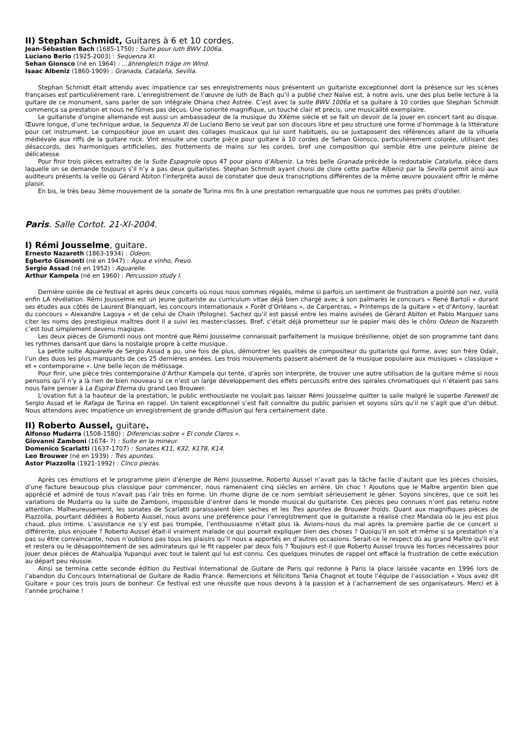II) Stephan Schmidt, Guitares à 6 et 10 cordes.
Jean-Sébastien Bach (1685-1750) : Suite pour luth BWV 1006a.
Luciano Berio (1925-2003) : Sequenza XI.
Sehan Gionsco (né en 1964) : …ährengleich träge im Wind.
Isaac Albeniz (1860-1909) : Granada, Catalaña, Sevilla.
Stephan Schmidt était attendu avec impatience car ses enregistrements nous présentent un guitariste exceptionnel dont la présence sur les scènes françaises est particulièrement rare. L’enregistrement de l’œuvre de luth de Bach qu’il a publié chez Naïve est, à notre avis, une des plus belle lecture à la guitare de ce monument, sans parler de son intégrale Ohana chez Astrée. C’est avec la suite BWV 1006a et sa guitare à 10 cordes que Stephan Schmidt commença sa prestation et nous ne fûmes pas déçus. Une sonorité magnifique, un touché clair et précis, une musicalité exemplaire.
Le guitariste d’origine allemande est aussi un ambassadeur de la musique du XXème siècle et se fait un devoir de la jouer en concert tant au disque. Œuvre longue, d’une technique ardue, la Sequenza XI de Luciano Berio se veut par son discours libre et peu structuré une forme d’hommage à la littérature pour cet instrument. Le compositeur joue en usant des collages musicaux qui lui sont habituels, ou se juxtaposent des références allant de la vihuela médiévale aux riffs de la guitare rock. Vint ensuite une courte pièce pour guitare à 10 cordes de Sehan Gionsco, particulièrement colorée, utilisant des désaccords, des harmoniques artificielles, des frottements de mains sur les cordes, bref une composition qui semble être une peinture pleine de délicatesse.
Pour finir trois pièces extraites de la Suite Espagnole opus 47 pour piano d’Albeniz. La très belle Granada précède la redoutable Cataluña, pièce dans laquelle on se demande toujours s’il n’y a pas deux guitaristes. Stephan Schmidt ayant choisi de clore cette partie Albeniz par la Sevilla permit ainsi aux auditeurs présents la veille où Gérard Abiton l’interpréta aussi de constater que deux transcriptions différentes de la même œuvre pouvaient offrir le même plaisir.
En bis, le très beau 3ème mouvement de la sonate de Turina mis fin à une prestation remarquable que nous ne sommes pas prêts d’oublier.
Paris. Salle Cortot. 21-XI-2004.
I) Rémi Jousselme, guitare.
Ernesto Nazareth (1863-1934) : Odeon.
Egberto Gismonti (né en 1947) : Agua e vinho, Frevo.
Sergio Assad (né en 1952) : Aquarelle.
Arthur Kampela (né en 1960) : Percussion study I.
Dernière soirée de ce festival et après deux concerts où nous nous sommes régalés, même si parfois un sentiment de frustration a pointé son nez, voilà enfin LA révélation. Rémi Jousselme est un jeune guitariste au curriculum vitae déjà bien chargé avec à son palmarès le concours « René Bartoli » durant ses études aux côtés de Laurent Blanquart, les concours internationaux « Forêt d’Orléans », de Carpentras, « Printemps de la guitare » et d’Antony, lauréat du concours « Alexandre Lagoya » et de celui de Chain (Pologne). Sachez qu’il est passé entre les mains avisées de Gérard Abiton et Pablo Marquez sans citer les noms des prestigieux maîtres dont il a suivi les master-classes. Bref, c’était déjà prometteur sur le papier mais dès le chôro Odeon de Nazareth c’est tout simplement devenu magique.
Les deux pièces de Gismonti nous ont montré que Rémi Jousselme connaissait parfaitement la musique brésilienne, objet de son programme tant dans les rythmes dansant que dans la nostalgie propre à cette musique.
La petite suite Aquarelle de Sergio Assad a pu, une fois de plus, démontrer les qualités de compositeur du guitariste qui forme, avec son frère Odaïr, l’un des duos les plus marquants de ces 25 dernières années. Les trois mouvements passent aisément de la musique populaire aux musiques « classique » et « contemporaine ». Une belle leçon de métissage.
Pour finir, une pièce très contemporaine d’Arthur Kampela qui tente, d’après son interprète, de trouver une autre utilisation de la guitare même si nous pensons qu’il n’y a là rien de bien nouveau si ce n’est un large développement des effets percussifs entre des spirales chromatiques qui n’étaient pas sans nous faire penser à La Espiral Eterna du grand Leo Brouwer.
L’ovation fut à la hauteur de la prestation, le public enthousiaste ne voulait pas laisser Rémi Jousselme quitter la salle malgré le superbe Farewell de Sergio Assad et le Rafaga de Turina en rappel. Un talent exceptionnel s’est fait connaître du public parisien et soyons sûrs qu’il ne s’agit que d’un début. Nous attendons avec impatience un enregistrement de grande diffusion qui fera certainement date.
II) Roberto Aussel, guitare.
Alfonso Mudarra (1508-1580) : Diferencias sobre « El conde Claros ».
Giovanni Zamboni (1674- ?) : Suite en la mineur.
Domenico Scarlatti (1637-1707) : Sonates K11, K32, K178, K14.
Leo Brouwer (né en 1939) : Tres apuntes.
Astor Piazzolla (1921-1992) : Cinco piezas.
Après ces émotions et le programme plein d’énergie de Rémi Jousselme, Roberto Aussel n’avait pas la tâche facile d’autant que les pièces choisies, d’une facture beaucoup plus classique pour commencer, nous ramenaient cinq siècles en arrière. Un choc ! Ajoutons que le Maître argentin bien que apprécié et admiré de tous n’avait pas l’air très en forme. Un rhume digne de ce nom semblait sérieusement le gêner. Soyons sincères, que ce soit les variations de Mudarra ou la suite de Zamboni, impossible d’entrer dans le monde musical du guitariste. Ces pièces peu connues n’ont pas retenu notre attention. Malheureusement, les sonates de Scarlatti paraissaient bien sèches et les Tres apuntes de Brouwer froids. Quant aux magnifiques pièces de Piazzolla, pourtant dédiées à Roberto Aussel, nous avons une préférence pour l’enregistrement que le guitariste a réalisé chez Mandala où le jeu est plus chaud, plus intime. L’assistance ne s’y est pas trompée, l’enthousiasme n’était plus là. Avions-nous du mal après la première partie de ce concert si différente, plus enjouée ? Roberto Aussel était-il vraiment malade ce qui pourrait expliquer bien des choses ? Quoiqu’il en soit et même si sa prestation n’a pas su être convaincante, nous n’oublions pas tous les plaisirs qu’il nous a apportés en d’autres occasions. Serait-ce le respect dû au grand Maître qu’il est et restera ou le désappointement de ses admirateurs qui le fit rappeler par deux fois ? Toujours est-il que Roberto Aussel trouva les forces nécessaires pour jouer deux pièces de Atahualpa Yupanqui avec tout le talent qui lui est connu. Ces quelques minutes de rappel ont effacé la frustration de cette exécution au départ peu réussie.
Ainsi se termina cette seconde édition du Festival International de Guitare de Paris qui redonne à Paris la place laissée vacante en 1996 lors de l’abandon du Concours International de Guitare de Radio France. Remercions et félicitons Tania Chagnot et toute l’équipe de l’association « Vous avez dit Guitare » pour ces trois jours de bonheur. Ce festival est une réussite que nous devons à la passion et à l’acharnement de ses organisateurs. Merci et à l’année prochaine !